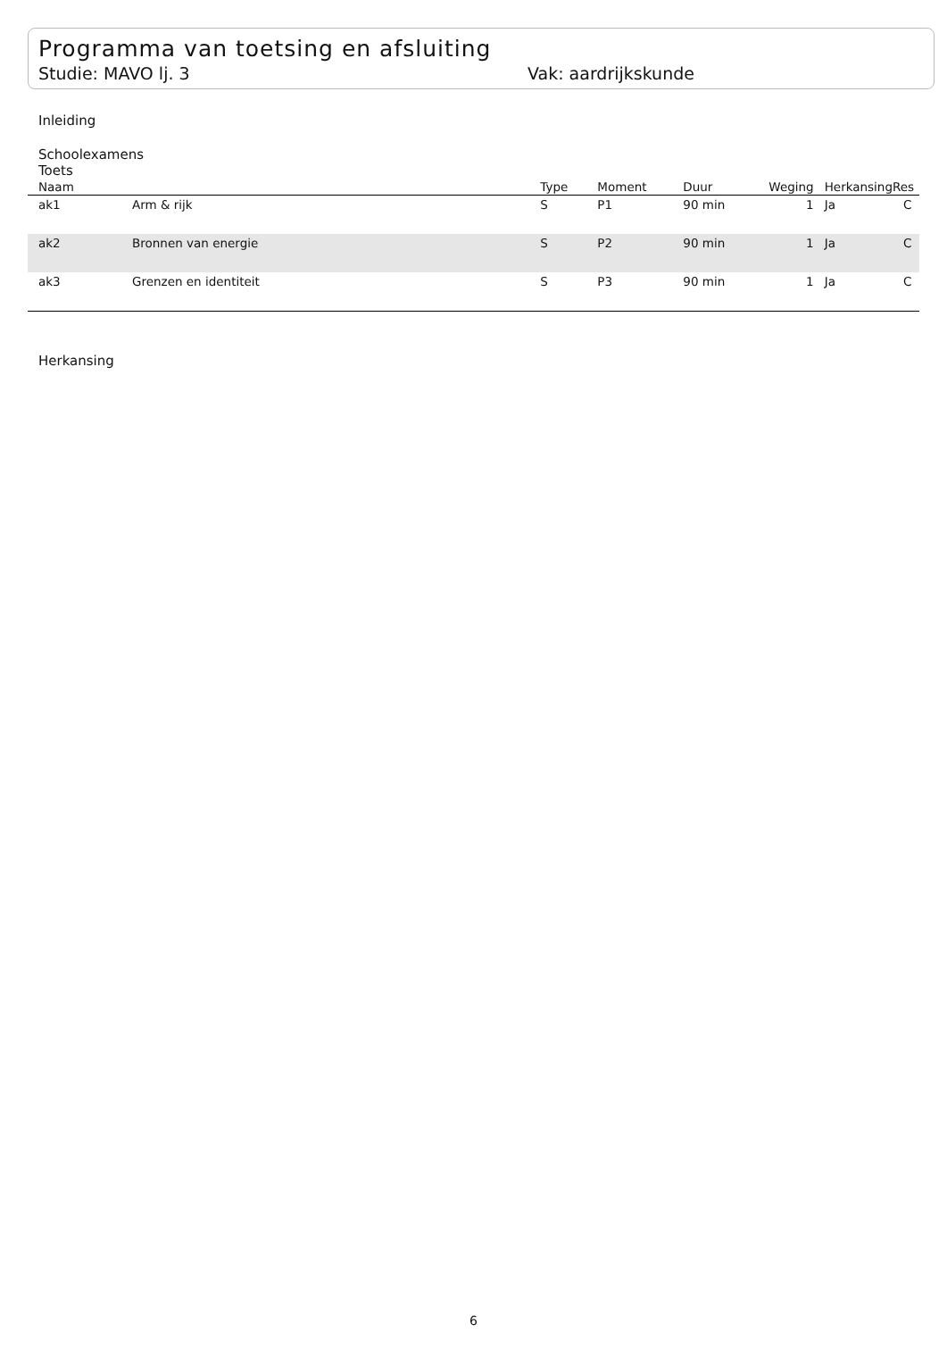Programma van toetsing en afsluiting
Studie: MAVO lj. 3 Vak: aardrijkskunde
Inleiding
Schoolexamens
Toets
| Naam | | Type | Moment | Duur | Weging | Herkansing | Res |
| --- | --- | --- | --- | --- | --- | --- | --- |
| ak1 | Arm & rijk | S | P1 | 90 min | 1 | Ja | C |
| ak2 | Bronnen van energie | S | P2 | 90 min | 1 | Ja | C |
| ak3 | Grenzen en identiteit | S | P3 | 90 min | 1 | Ja | C |
Herkansing
6